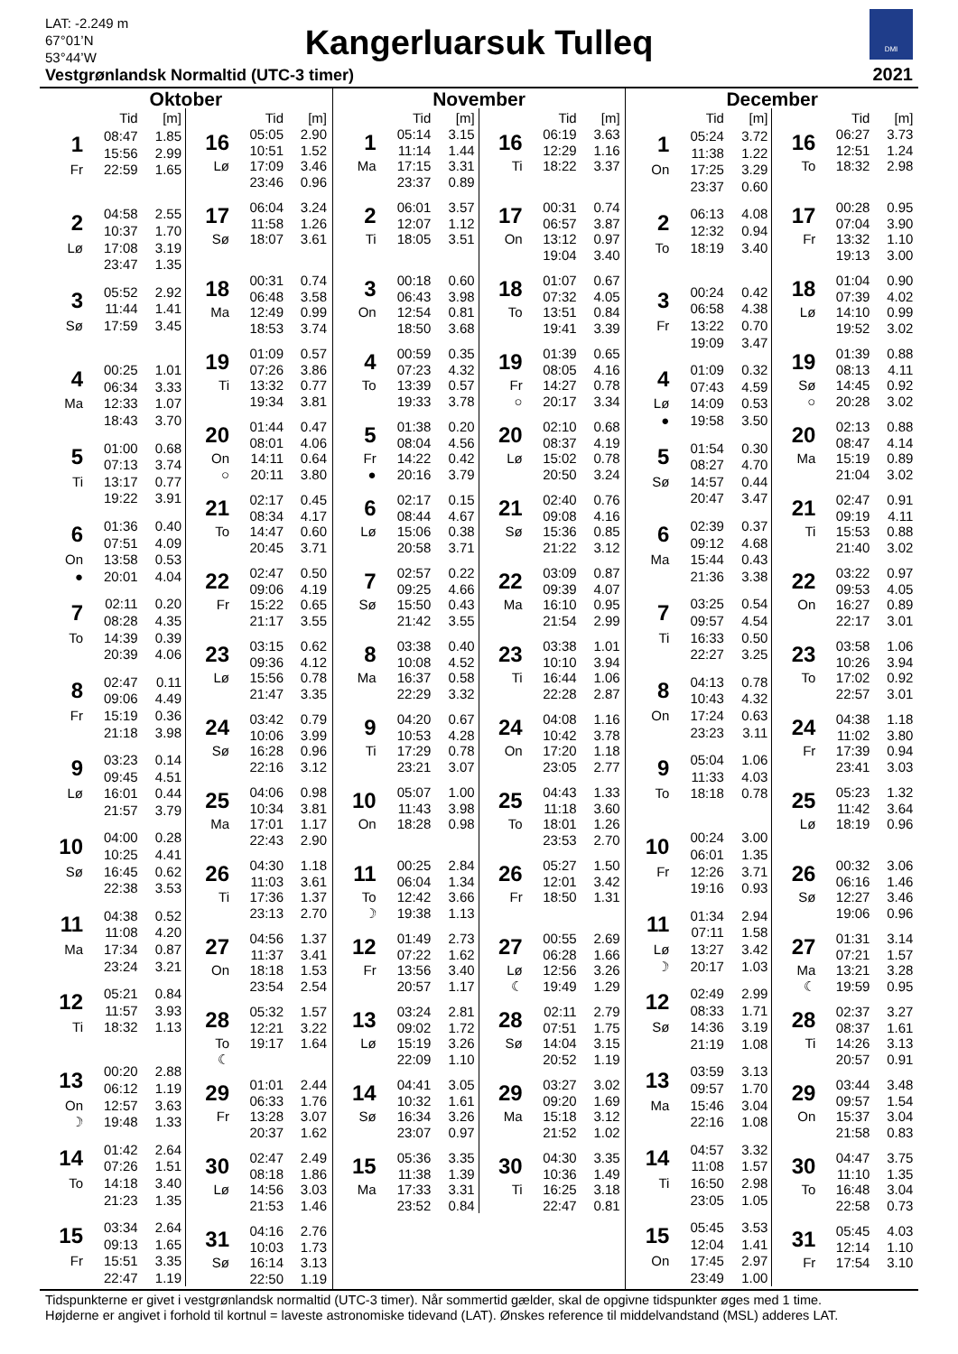LAT: -2.249 m
67°01’N
53°44’W
Kangerluarsuk Tulleq
DMI
Vestgrønlandsk Normaltid (UTC-3 timer)
2021
Oktober
| | Tid | [m] |
| --- | --- | --- |
| 1 | 08:47 | 1.85 |
| | 15:56 | 2.99 |
| Fr | 22:59 | 1.65 |
| 2 | 04:58 | 2.55 |
| | 10:37 | 1.70 |
| Lø | 17:08 | 3.19 |
| | 23:47 | 1.35 |
| 3 | 05:52 | 2.92 |
| | 11:44 | 1.41 |
| Sø | 17:59 | 3.45 |
| 4 | 00:25 | 1.01 |
| | 06:34 | 3.33 |
| Ma | 12:33 | 1.07 |
| | 18:43 | 3.70 |
| 5 | 01:00 | 0.68 |
| | 07:13 | 3.74 |
| Ti | 13:17 | 0.77 |
| | 19:22 | 3.91 |
| 6 | 01:36 | 0.40 |
| | 07:51 | 4.09 |
| On | 13:58 | 0.53 |
| ● | 20:01 | 4.04 |
| 7 | 02:11 | 0.20 |
| | 08:28 | 4.35 |
| To | 14:39 | 0.39 |
| | 20:39 | 4.06 |
| 8 | 02:47 | 0.11 |
| | 09:06 | 4.49 |
| Fr | 15:19 | 0.36 |
| | 21:18 | 3.98 |
| 9 | 03:23 | 0.14 |
| | 09:45 | 4.51 |
| Lø | 16:01 | 0.44 |
| | 21:57 | 3.79 |
| 10 | 04:00 | 0.28 |
| | 10:25 | 4.41 |
| Sø | 16:45 | 0.62 |
| | 22:38 | 3.53 |
| 11 | 04:38 | 0.52 |
| | 11:08 | 4.20 |
| Ma | 17:34 | 0.87 |
| | 23:24 | 3.21 |
| 12 | 05:21 | 0.84 |
| | 11:57 | 3.93 |
| Ti | 18:32 | 1.13 |
| 13 | 00:20 | 2.88 |
| | 06:12 | 1.19 |
| On | 12:57 | 3.63 |
| ☽ | 19:48 | 1.33 |
| 14 | 01:42 | 2.64 |
| | 07:26 | 1.51 |
| To | 14:18 | 3.40 |
| | 21:23 | 1.35 |
| 15 | 03:34 | 2.64 |
| | 09:13 | 1.65 |
| Fr | 15:51 | 3.35 |
| | 22:47 | 1.19 |
| | Tid | [m] |
| --- | --- | --- |
| 16 | 05:05 | 2.90 |
| | 10:51 | 1.52 |
| Lø | 17:09 | 3.46 |
| | 23:46 | 0.96 |
| 17 | 06:04 | 3.24 |
| | 11:58 | 1.26 |
| Sø | 18:07 | 3.61 |
| 18 | 00:31 | 0.74 |
| | 06:48 | 3.58 |
| Ma | 12:49 | 0.99 |
| | 18:53 | 3.74 |
| 19 | 01:09 | 0.57 |
| | 07:26 | 3.86 |
| Ti | 13:32 | 0.77 |
| | 19:34 | 3.81 |
| 20 | 01:44 | 0.47 |
| | 08:01 | 4.06 |
| On | 14:11 | 0.64 |
| ○ | 20:11 | 3.80 |
| 21 | 02:17 | 0.45 |
| | 08:34 | 4.17 |
| To | 14:47 | 0.60 |
| | 20:45 | 3.71 |
| 22 | 02:47 | 0.50 |
| | 09:06 | 4.19 |
| Fr | 15:22 | 0.65 |
| | 21:17 | 3.55 |
| 23 | 03:15 | 0.62 |
| | 09:36 | 4.12 |
| Lø | 15:56 | 0.78 |
| | 21:47 | 3.35 |
| 24 | 03:42 | 0.79 |
| | 10:06 | 3.99 |
| Sø | 16:28 | 0.96 |
| | 22:16 | 3.12 |
| 25 | 04:06 | 0.98 |
| | 10:34 | 3.81 |
| Ma | 17:01 | 1.17 |
| | 22:43 | 2.90 |
| 26 | 04:30 | 1.18 |
| | 11:03 | 3.61 |
| Ti | 17:36 | 1.37 |
| | 23:13 | 2.70 |
| 27 | 04:56 | 1.37 |
| | 11:37 | 3.41 |
| On | 18:18 | 1.53 |
| | 23:54 | 2.54 |
| 28 | 05:32 | 1.57 |
| | 12:21 | 3.22 |
| To | 19:17 | 1.64 |
| ☾ | | |
| 29 | 01:01 | 2.44 |
| | 06:33 | 1.76 |
| Fr | 13:28 | 3.07 |
| | 20:37 | 1.62 |
| 30 | 02:47 | 2.49 |
| | 08:18 | 1.86 |
| Lø | 14:56 | 3.03 |
| | 21:53 | 1.46 |
| 31 | 04:16 | 2.76 |
| | 10:03 | 1.73 |
| Sø | 16:14 | 3.13 |
| | 22:50 | 1.19 |
November
| | Tid | [m] |
| --- | --- | --- |
| 1 | 05:14 | 3.15 |
| | 11:14 | 1.44 |
| Ma | 17:15 | 3.31 |
| | 23:37 | 0.89 |
| 2 | 06:01 | 3.57 |
| | 12:07 | 1.12 |
| Ti | 18:05 | 3.51 |
| 3 | 00:18 | 0.60 |
| | 06:43 | 3.98 |
| On | 12:54 | 0.81 |
| | 18:50 | 3.68 |
| 4 | 00:59 | 0.35 |
| | 07:23 | 4.32 |
| To | 13:39 | 0.57 |
| | 19:33 | 3.78 |
| 5 | 01:38 | 0.20 |
| | 08:04 | 4.56 |
| Fr | 14:22 | 0.42 |
| ● | 20:16 | 3.79 |
| 6 | 02:17 | 0.15 |
| | 08:44 | 4.67 |
| Lø | 15:06 | 0.38 |
| | 20:58 | 3.71 |
| 7 | 02:57 | 0.22 |
| | 09:25 | 4.66 |
| Sø | 15:50 | 0.43 |
| | 21:42 | 3.55 |
| 8 | 03:38 | 0.40 |
| | 10:08 | 4.52 |
| Ma | 16:37 | 0.58 |
| | 22:29 | 3.32 |
| 9 | 04:20 | 0.67 |
| | 10:53 | 4.28 |
| Ti | 17:29 | 0.78 |
| | 23:21 | 3.07 |
| 10 | 05:07 | 1.00 |
| | 11:43 | 3.98 |
| On | 18:28 | 0.98 |
| 11 | 00:25 | 2.84 |
| | 06:04 | 1.34 |
| To | 12:42 | 3.66 |
| ☽ | 19:38 | 1.13 |
| 12 | 01:49 | 2.73 |
| | 07:22 | 1.62 |
| Fr | 13:56 | 3.40 |
| | 20:57 | 1.17 |
| 13 | 03:24 | 2.81 |
| | 09:02 | 1.72 |
| Lø | 15:19 | 3.26 |
| | 22:09 | 1.10 |
| 14 | 04:41 | 3.05 |
| | 10:32 | 1.61 |
| Sø | 16:34 | 3.26 |
| | 23:07 | 0.97 |
| 15 | 05:36 | 3.35 |
| | 11:38 | 1.39 |
| Ma | 17:33 | 3.31 |
| | 23:52 | 0.84 |
| | Tid | [m] |
| --- | --- | --- |
| 16 | 06:19 | 3.63 |
| | 12:29 | 1.16 |
| Ti | 18:22 | 3.37 |
| 17 | 00:31 | 0.74 |
| | 06:57 | 3.87 |
| On | 13:12 | 0.97 |
| | 19:04 | 3.40 |
| 18 | 01:07 | 0.67 |
| | 07:32 | 4.05 |
| To | 13:51 | 0.84 |
| | 19:41 | 3.39 |
| 19 | 01:39 | 0.65 |
| | 08:05 | 4.16 |
| Fr | 14:27 | 0.78 |
| ○ | 20:17 | 3.34 |
| 20 | 02:10 | 0.68 |
| | 08:37 | 4.19 |
| Lø | 15:02 | 0.78 |
| | 20:50 | 3.24 |
| 21 | 02:40 | 0.76 |
| | 09:08 | 4.16 |
| Sø | 15:36 | 0.85 |
| | 21:22 | 3.12 |
| 22 | 03:09 | 0.87 |
| | 09:39 | 4.07 |
| Ma | 16:10 | 0.95 |
| | 21:54 | 2.99 |
| 23 | 03:38 | 1.01 |
| | 10:10 | 3.94 |
| Ti | 16:44 | 1.06 |
| | 22:28 | 2.87 |
| 24 | 04:08 | 1.16 |
| | 10:42 | 3.78 |
| On | 17:20 | 1.18 |
| | 23:05 | 2.77 |
| 25 | 04:43 | 1.33 |
| | 11:18 | 3.60 |
| To | 18:01 | 1.26 |
| | 23:53 | 2.70 |
| 26 | 05:27 | 1.50 |
| | 12:01 | 3.42 |
| Fr | 18:50 | 1.31 |
| 27 | 00:55 | 2.69 |
| | 06:28 | 1.66 |
| Lø | 12:56 | 3.26 |
| ☾ | 19:49 | 1.29 |
| 28 | 02:11 | 2.79 |
| | 07:51 | 1.75 |
| Sø | 14:04 | 3.15 |
| | 20:52 | 1.19 |
| 29 | 03:27 | 3.02 |
| | 09:20 | 1.69 |
| Ma | 15:18 | 3.12 |
| | 21:52 | 1.02 |
| 30 | 04:30 | 3.35 |
| | 10:36 | 1.49 |
| Ti | 16:25 | 3.18 |
| | 22:47 | 0.81 |
December
| | Tid | [m] |
| --- | --- | --- |
| 1 | 05:24 | 3.72 |
| | 11:38 | 1.22 |
| On | 17:25 | 3.29 |
| | 23:37 | 0.60 |
| 2 | 06:13 | 4.08 |
| | 12:32 | 0.94 |
| To | 18:19 | 3.40 |
| 3 | 00:24 | 0.42 |
| | 06:58 | 4.38 |
| Fr | 13:22 | 0.70 |
| | 19:09 | 3.47 |
| 4 | 01:09 | 0.32 |
| | 07:43 | 4.59 |
| Lø | 14:09 | 0.53 |
| ● | 19:58 | 3.50 |
| 5 | 01:54 | 0.30 |
| | 08:27 | 4.70 |
| Sø | 14:57 | 0.44 |
| | 20:47 | 3.47 |
| 6 | 02:39 | 0.37 |
| | 09:12 | 4.68 |
| Ma | 15:44 | 0.43 |
| | 21:36 | 3.38 |
| 7 | 03:25 | 0.54 |
| | 09:57 | 4.54 |
| Ti | 16:33 | 0.50 |
| | 22:27 | 3.25 |
| 8 | 04:13 | 0.78 |
| | 10:43 | 4.32 |
| On | 17:24 | 0.63 |
| | 23:23 | 3.11 |
| 9 | 05:04 | 1.06 |
| | 11:33 | 4.03 |
| To | 18:18 | 0.78 |
| 10 | 00:24 | 3.00 |
| | 06:01 | 1.35 |
| Fr | 12:26 | 3.71 |
| | 19:16 | 0.93 |
| 11 | 01:34 | 2.94 |
| | 07:11 | 1.58 |
| Lø | 13:27 | 3.42 |
| ☽ | 20:17 | 1.03 |
| 12 | 02:49 | 2.99 |
| | 08:33 | 1.71 |
| Sø | 14:36 | 3.19 |
| | 21:19 | 1.08 |
| 13 | 03:59 | 3.13 |
| | 09:57 | 1.70 |
| Ma | 15:46 | 3.04 |
| | 22:16 | 1.08 |
| 14 | 04:57 | 3.32 |
| | 11:08 | 1.57 |
| Ti | 16:50 | 2.98 |
| | 23:05 | 1.05 |
| 15 | 05:45 | 3.53 |
| | 12:04 | 1.41 |
| On | 17:45 | 2.97 |
| | 23:49 | 1.00 |
| | Tid | [m] |
| --- | --- | --- |
| 16 | 06:27 | 3.73 |
| | 12:51 | 1.24 |
| To | 18:32 | 2.98 |
| 17 | 00:28 | 0.95 |
| | 07:04 | 3.90 |
| Fr | 13:32 | 1.10 |
| | 19:13 | 3.00 |
| 18 | 01:04 | 0.90 |
| | 07:39 | 4.02 |
| Lø | 14:10 | 0.99 |
| | 19:52 | 3.02 |
| 19 | 01:39 | 0.88 |
| | 08:13 | 4.11 |
| Sø | 14:45 | 0.92 |
| ○ | 20:28 | 3.02 |
| 20 | 02:13 | 0.88 |
| | 08:47 | 4.14 |
| Ma | 15:19 | 0.89 |
| | 21:04 | 3.02 |
| 21 | 02:47 | 0.91 |
| | 09:19 | 4.11 |
| Ti | 15:53 | 0.88 |
| | 21:40 | 3.02 |
| 22 | 03:22 | 0.97 |
| | 09:53 | 4.05 |
| On | 16:27 | 0.89 |
| | 22:17 | 3.01 |
| 23 | 03:58 | 1.06 |
| | 10:26 | 3.94 |
| To | 17:02 | 0.92 |
| | 22:57 | 3.01 |
| 24 | 04:38 | 1.18 |
| | 11:02 | 3.80 |
| Fr | 17:39 | 0.94 |
| | 23:41 | 3.03 |
| 25 | 05:23 | 1.32 |
| | 11:42 | 3.64 |
| Lø | 18:19 | 0.96 |
| 26 | 00:32 | 3.06 |
| | 06:16 | 1.46 |
| Sø | 12:27 | 3.46 |
| | 19:06 | 0.96 |
| 27 | 01:31 | 3.14 |
| | 07:21 | 1.57 |
| Ma | 13:21 | 3.28 |
| ☾ | 19:59 | 0.95 |
| 28 | 02:37 | 3.27 |
| | 08:37 | 1.61 |
| Ti | 14:26 | 3.13 |
| | 20:57 | 0.91 |
| 29 | 03:44 | 3.48 |
| | 09:57 | 1.54 |
| On | 15:37 | 3.04 |
| | 21:58 | 0.83 |
| 30 | 04:47 | 3.75 |
| | 11:10 | 1.35 |
| To | 16:48 | 3.04 |
| | 22:58 | 0.73 |
| 31 | 05:45 | 4.03 |
| | 12:14 | 1.10 |
| Fr | 17:54 | 3.10 |
Tidspunkterne er givet i vestgrønlandsk normaltid (UTC-3 timer). Når sommertid gælder, skal de opgivne tidspunkter øges med 1 time.
Højderne er angivet i forhold til kortnul = laveste astronomiske tidevand (LAT). Ønskes reference til middelvandstand (MSL) adderes LAT.